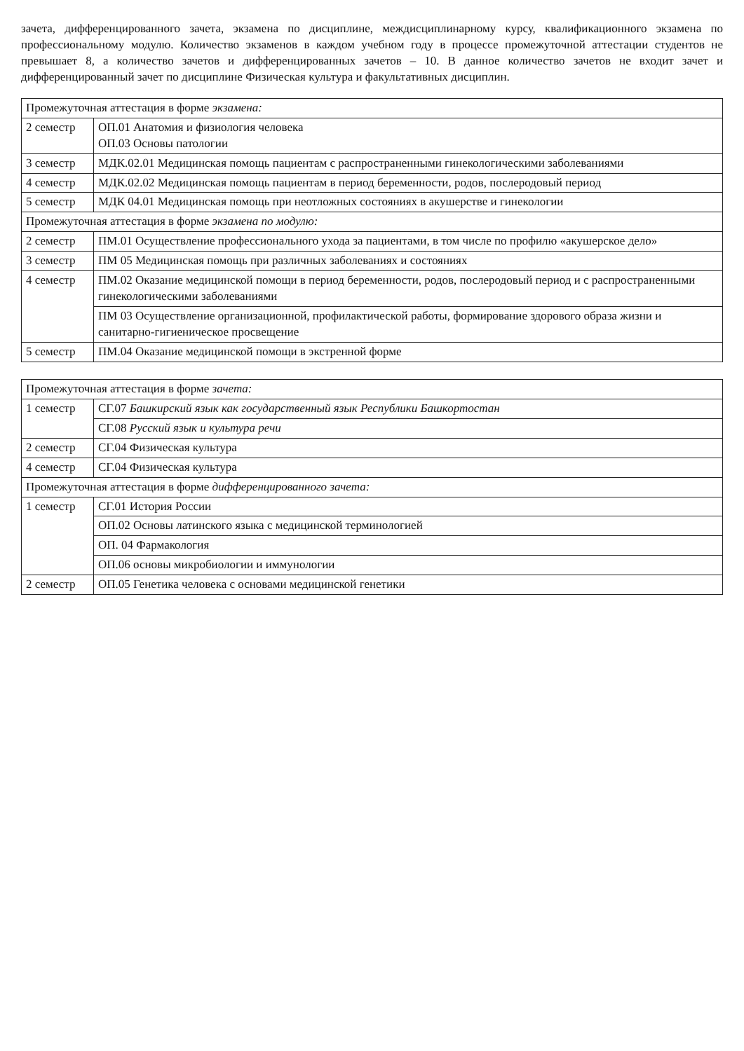зачета, дифференцированного зачета, экзамена по дисциплине, междисциплинарному курсу, квалификационного экзамена по профессиональному модулю. Количество экзаменов в каждом учебном году в процессе промежуточной аттестации студентов не превышает 8, а количество зачетов и дифференцированных зачетов – 10. В данное количество зачетов не входит зачет и дифференцированный зачет по дисциплине Физическая культура и факультативных дисциплин.
| Промежуточная аттестация в форме экзамена: | |
| 2 семестр | ОП.01 Анатомия и физиология человека ОП.03 Основы патологии |
| 3 семестр | МДК.02.01 Медицинская помощь пациентам с распространенными гинекологическими заболеваниями |
| 4 семестр | МДК.02.02 Медицинская помощь пациентам в период беременности, родов, послеродовый период |
| 5 семестр | МДК 04.01 Медицинская помощь при неотложных состояниях в акушерстве и гинекологии |
| Промежуточная аттестация в форме экзамена по модулю: | |
| 2 семестр | ПМ.01 Осуществление профессионального ухода за пациентами, в том числе по профилю «акушерское дело» |
| 3 семестр | ПМ 05 Медицинская помощь при различных заболеваниях и состояниях |
| 4 семестр | ПМ.02 Оказание медицинской помощи в период беременности, родов, послеродовый период и с распространенными гинекологическими заболеваниями |
| | ПМ 03 Осуществление организационной, профилактической работы, формирование здорового образа жизни и санитарно-гигиеническое просвещение |
| 5 семестр | ПМ.04 Оказание медицинской помощи в экстренной форме |
| Промежуточная аттестация в форме зачета: | |
| 1 семестр | СГ.07 Башкирский язык как государственный язык Республики Башкортостан |
| | СГ.08 Русский язык и культура речи |
| 2 семестр | СГ.04 Физическая культура |
| 4 семестр | СГ.04 Физическая культура |
| Промежуточная аттестация в форме дифференцированного зачета: | |
| 1 семестр | СГ.01 История России |
| | ОП.02 Основы латинского языка с медицинской терминологией |
| | ОП. 04 Фармакология |
| | ОП.06 основы микробиологии и иммунологии |
| 2 семестр | ОП.05 Генетика человека с основами медицинской генетики |